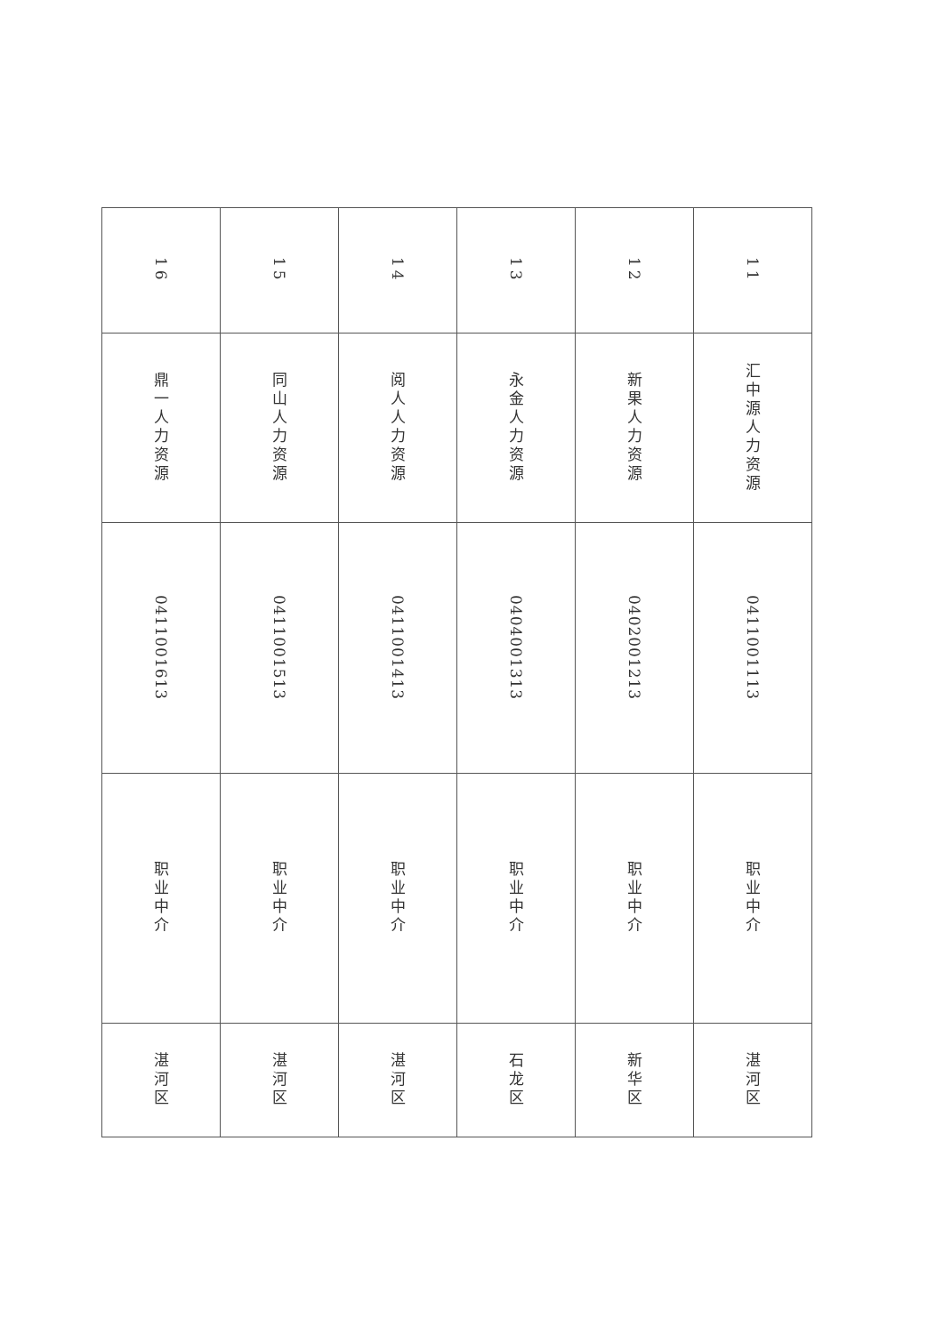| 11 | 汇中源人力资源 | 0411001113 | 职业中介 | 湛河区 |
| 12 | 新果人力资源 | 0402001213 | 职业中介 | 新华区 |
| 13 | 永金人力资源 | 0404001313 | 职业中介 | 石龙区 |
| 14 | 阅人人力资源 | 0411001413 | 职业中介 | 湛河区 |
| 15 | 同山人力资源 | 0411001513 | 职业中介 | 湛河区 |
| 16 | 鼎一人力资源 | 0411001613 | 职业中介 | 湛河区 |